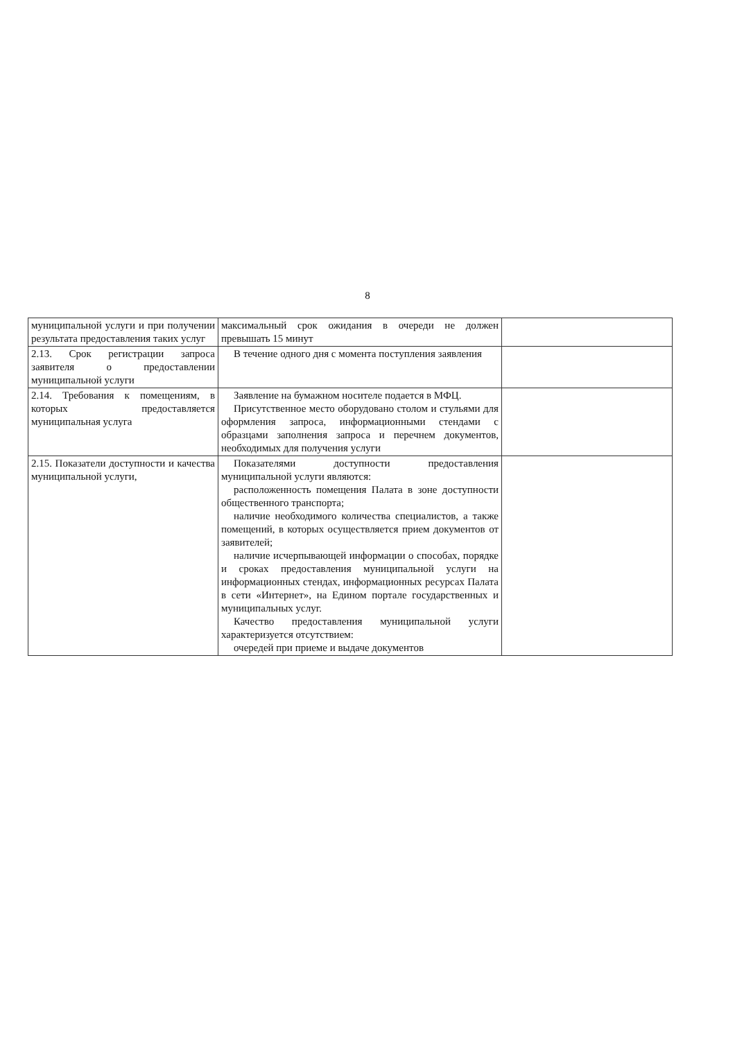8
| муниципальной услуги и при получении результата предоставления таких услуг | максимальный срок ожидания в очереди не должен превышать 15 минут | |
| 2.13. Срок регистрации запроса заявителя о предоставлении муниципальной услуги | В течение одного дня с момента поступления заявления | |
| 2.14. Требования к помещениям, в которых предоставляется муниципальная услуга | Заявление на бумажном носителе подается в МФЦ. Присутственное место оборудовано столом и стульями для оформления запроса, информационными стендами с образцами заполнения запроса и перечнем документов, необходимых для получения услуги | |
| 2.15. Показатели доступности и качества муниципальной услуги, | Показателями доступности предоставления муниципальной услуги являются: расположенность помещения Палата в зоне доступности общественного транспорта; наличие необходимого количества специалистов, а также помещений, в которых осуществляется прием документов от заявителей; наличие исчерпывающей информации о способах, порядке и сроках предоставления муниципальной услуги на информационных стендах, информационных ресурсах Палата в сети «Интернет», на Едином портале государственных и муниципальных услуг. Качество предоставления муниципальной услуги характеризуется отсутствием: очередей при приеме и выдаче документов | |